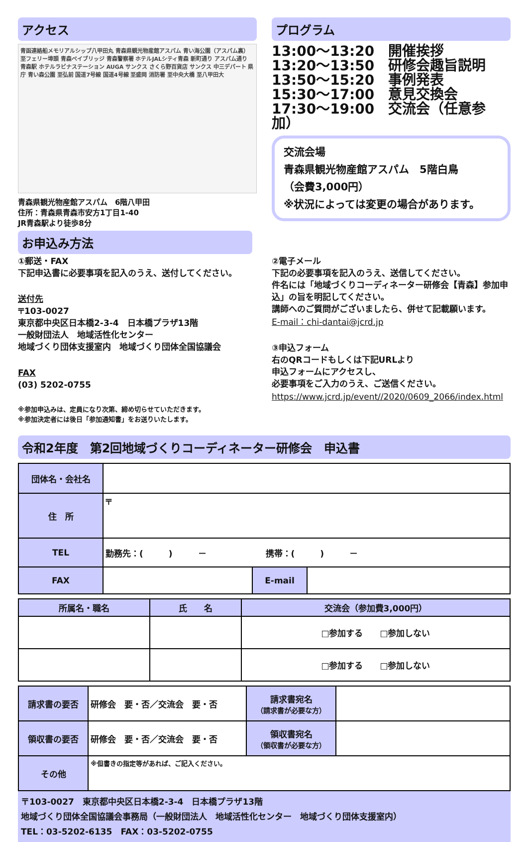アクセス
青函連絡船メモリアルシップ八甲田丸 青森県観光物産館アスパム 青い海公園（アスパム裏） 至フェリー埠頭 青森ベイブリッジ 青森警察署 ホテルJALシティ青森 新町通り アスパム通り 青森駅 ホテルラビナステーション AUGA サンクス さくら野百貨店 サンクス 中三デパート 県庁 青い森公園 至弘前 国道7号線 国道4号線 至盛岡 消防署 至中央大橋 至八甲田大
青森県観光物産館アスパム　6階八甲田
住所：青森県青森市安方1丁目1-40
JR青森駅より徒歩8分
プログラム
13:00～13:20　開催挨拶
13:20～13:50　研修会趣旨説明
13:50～15:20　事例発表
15:30～17:00　意見交換会
17:30～19:00　交流会（任意参加）
交流会場
青森県観光物産館アスパム　5階白鳥
（会費3,000円）
※状況によっては変更の場合があります。
お申込み方法
①郵送・FAX
下記申込書に必要事項を記入のうえ、送付してください。
送付先
〒103-0027
東京都中央区日本橋2-3-4　日本橋プラザ13階
一般財団法人　地域活性化センター
地域づくり団体支援室内　地域づくり団体全国協議会
FAX
(03) 5202-0755
※参加申込みは、定員になり次第、締め切らせていただきます。
※参加決定者には後日「参加通知書」をお送りいたします。
②電子メール
下記の必要事項を記入のうえ、送信してください。
件名には「地域づくりコーディネーター研修会【青森】参加申込」の旨を明記してください。
講師へのご質問がございましたら、併せて記載願います。
E-mail：chi-dantai@jcrd.jp
③申込フォーム
右のQRコードもしくは下記URLより
申込フォームにアクセスし、
必要事項をご入力のうえ、ご送信ください。
https://www.jcrd.jp/event//2020/0609_2066/index.html
令和2年度　第2回地域づくりコーディネーター研修会　申込書
| 団体名・会社名 | | | |
| 住 所 | 〒 | | |
| TEL | 勤務先：( ) － 携帯：( ) － | | |
| FAX | | E-mail | |
| 所属名・職名 | 氏 名 | 交流会（参加費3,000円） |
| --- | --- | --- |
| | | □参加する □参加しない |
| | | □参加する □参加しない |
| 請求書の要否 | 研修会 要・否／交流会 要・否 | 請求書宛名 （請求書が必要な方） | |
| 領収書の要否 | 研修会 要・否／交流会 要・否 | 領収書宛名 （領収書が必要な方） | |
| その他 | ※但書きの指定等があれば、ご記入ください。 | | |
〒103-0027　東京都中央区日本橋2-3-4　日本橋プラザ13階
地域づくり団体全国協議会事務局（一般財団法人　地域活性化センター　地域づくり団体支援室内）
TEL：03-5202-6135　FAX：03-5202-0755